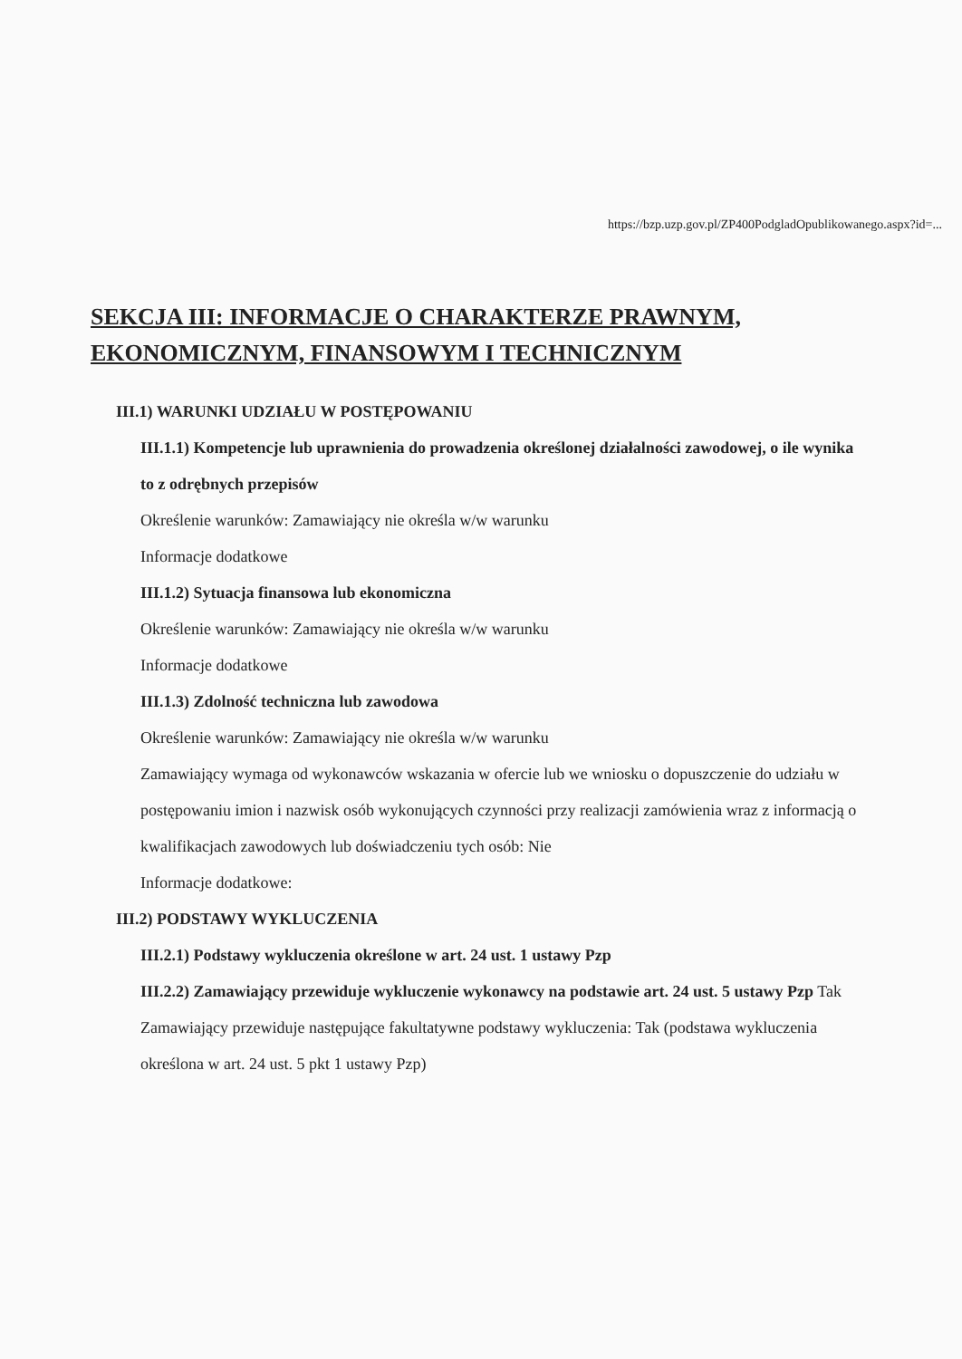https://bzp.uzp.gov.pl/ZP400PodgladOpublikowanego.aspx?id=...
SEKCJA III: INFORMACJE O CHARAKTERZE PRAWNYM, EKONOMICZNYM, FINANSOWYM I TECHNICZNYM
III.1) WARUNKI UDZIAŁU W POSTĘPOWANIU
III.1.1) Kompetencje lub uprawnienia do prowadzenia określonej działalności zawodowej, o ile wynika to z odrębnych przepisów
Określenie warunków: Zamawiający nie określa w/w warunku
Informacje dodatkowe
III.1.2) Sytuacja finansowa lub ekonomiczna
Określenie warunków: Zamawiający nie określa w/w warunku
Informacje dodatkowe
III.1.3) Zdolność techniczna lub zawodowa
Określenie warunków: Zamawiający nie określa w/w warunku
Zamawiający wymaga od wykonawców wskazania w ofercie lub we wniosku o dopuszczenie do udziału w postępowaniu imion i nazwisk osób wykonujących czynności przy realizacji zamówienia wraz z informacją o kwalifikacjach zawodowych lub doświadczeniu tych osób: Nie
Informacje dodatkowe:
III.2) PODSTAWY WYKLUCZENIA
III.2.1) Podstawy wykluczenia określone w art. 24 ust. 1 ustawy Pzp
III.2.2) Zamawiający przewiduje wykluczenie wykonawcy na podstawie art. 24 ust. 5 ustawy Pzp Tak Zamawiający przewiduje następujące fakultatywne podstawy wykluczenia: Tak (podstawa wykluczenia określona w art. 24 ust. 5 pkt 1 ustawy Pzp)